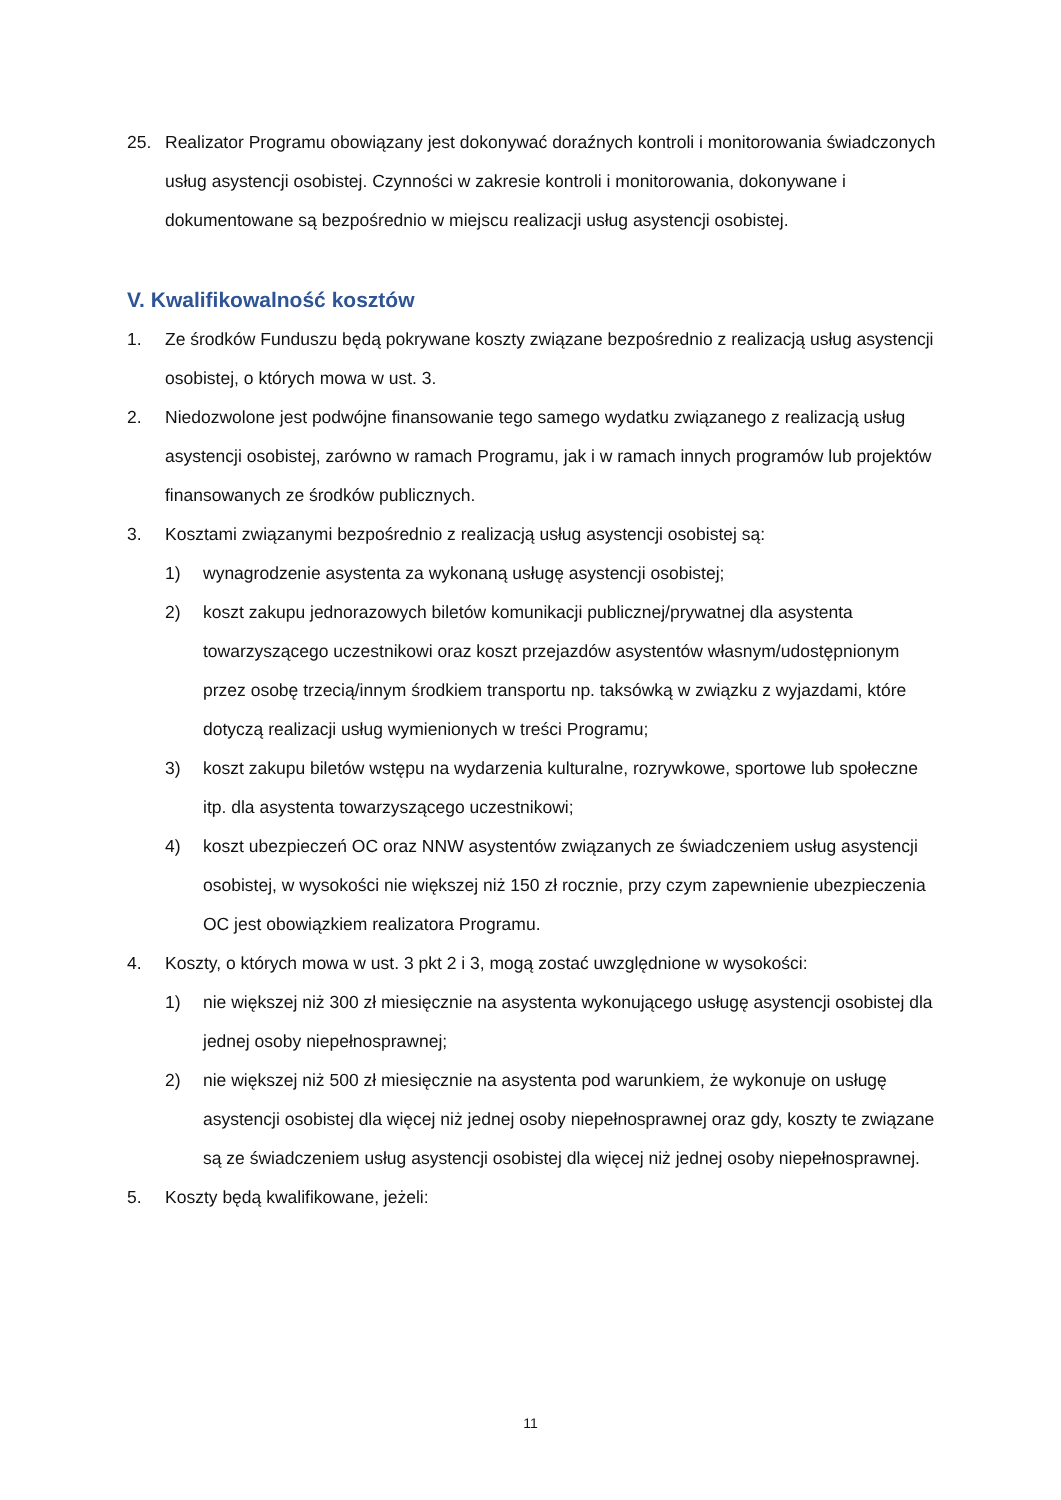25. Realizator Programu obowiązany jest dokonywać doraźnych kontroli i monitorowania świadczonych usług asystencji osobistej. Czynności w zakresie kontroli i monitorowania, dokonywane i dokumentowane są bezpośrednio w miejscu realizacji usług asystencji osobistej.
V. Kwalifikowalność kosztów
1. Ze środków Funduszu będą pokrywane koszty związane bezpośrednio z realizacją usług asystencji osobistej, o których mowa w ust. 3.
2. Niedozwolone jest podwójne finansowanie tego samego wydatku związanego z realizacją usług asystencji osobistej, zarówno w ramach Programu, jak i w ramach innych programów lub projektów finansowanych ze środków publicznych.
3. Kosztami związanymi bezpośrednio z realizacją usług asystencji osobistej są:
1) wynagrodzenie asystenta za wykonaną usługę asystencji osobistej;
2) koszt zakupu jednorazowych biletów komunikacji publicznej/prywatnej dla asystenta towarzyszącego uczestnikowi oraz koszt przejazdów asystentów własnym/udostępnionym przez osobę trzecią/innym środkiem transportu np. taksówką w związku z wyjazdami, które dotyczą realizacji usług wymienionych w treści Programu;
3) koszt zakupu biletów wstępu na wydarzenia kulturalne, rozrywkowe, sportowe lub społeczne itp. dla asystenta towarzyszącego uczestnikowi;
4) koszt ubezpieczeń OC oraz NNW asystentów związanych ze świadczeniem usług asystencji osobistej, w wysokości nie większej niż 150 zł rocznie, przy czym zapewnienie ubezpieczenia OC jest obowiązkiem realizatora Programu.
4. Koszty, o których mowa w ust. 3 pkt 2 i 3, mogą zostać uwzględnione w wysokości:
1) nie większej niż 300 zł miesięcznie na asystenta wykonującego usługę asystencji osobistej dla jednej osoby niepełnosprawnej;
2) nie większej niż 500 zł miesięcznie na asystenta pod warunkiem, że wykonuje on usługę asystencji osobistej dla więcej niż jednej osoby niepełnosprawnej oraz gdy, koszty te związane są ze świadczeniem usług asystencji osobistej dla więcej niż jednej osoby niepełnosprawnej.
5. Koszty będą kwalifikowane, jeżeli:
11